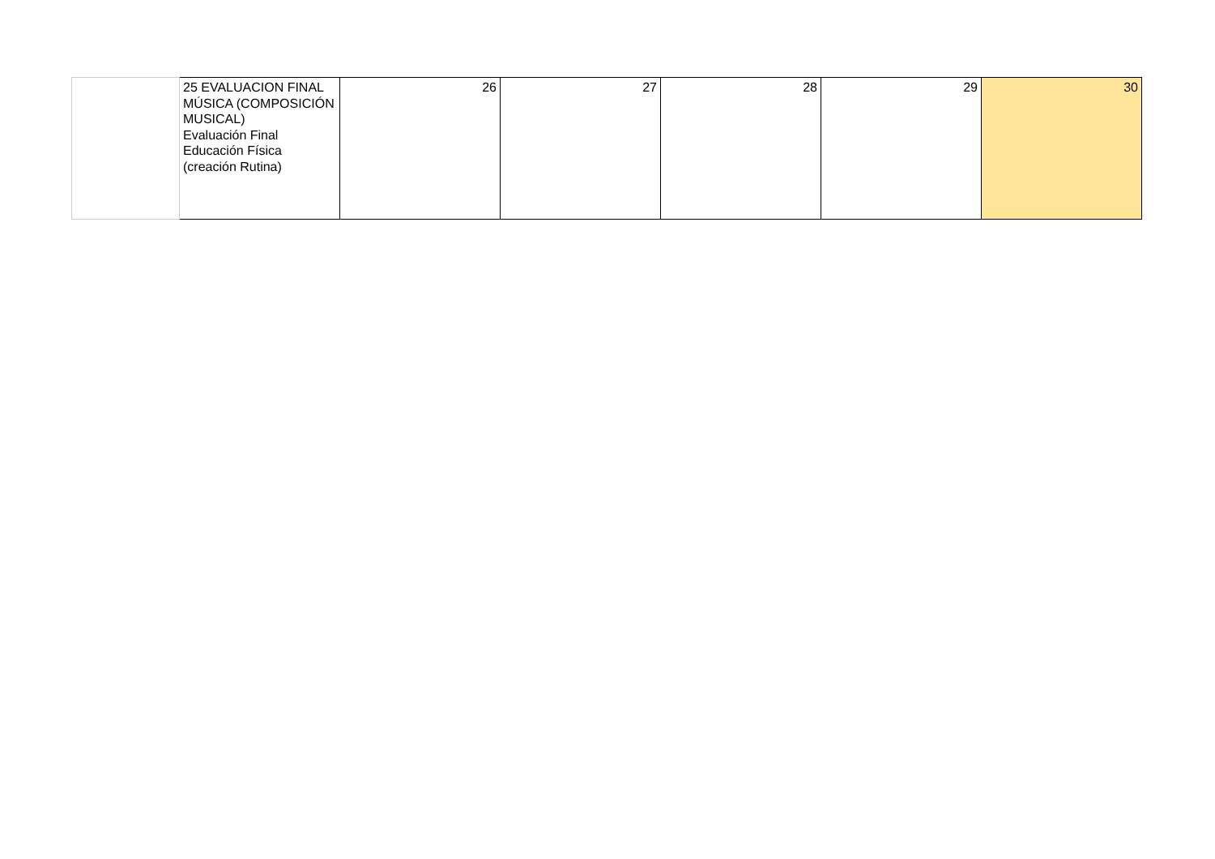| | 25 EVALUACION FINAL MÚSICA (COMPOSICIÓN MUSICAL) Evaluación Final Educación Física (creación Rutina) | 26 | 27 | 28 | 29 | 30 |